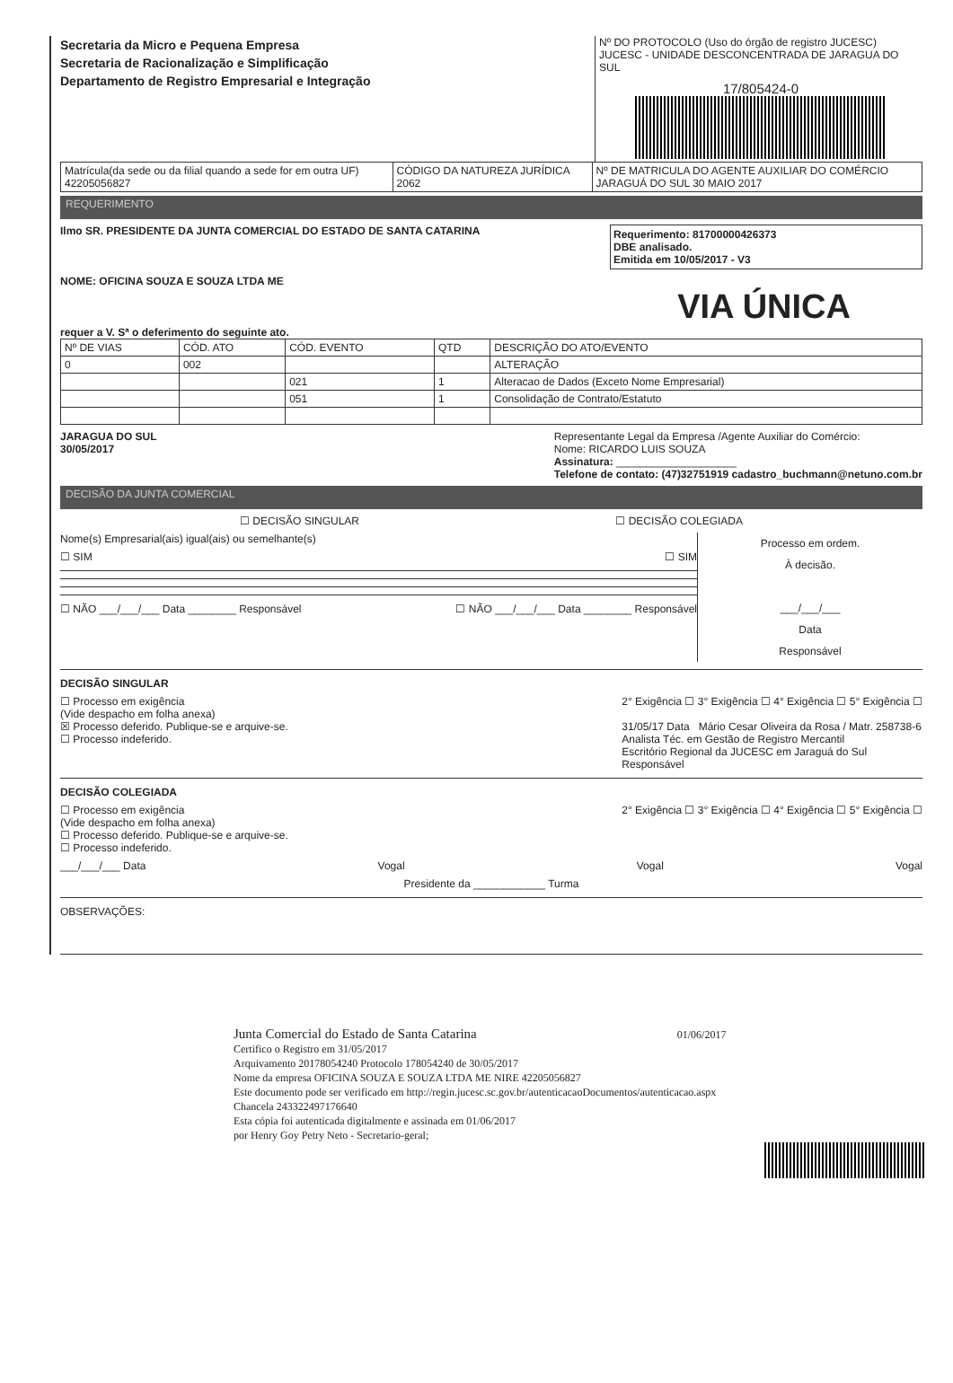Secretaria da Micro e Pequena Empresa
Secretaria de Racionalização e Simplificação
Departamento de Registro Empresarial e Integração
Nº DO PROTOCOLO (Uso do órgão de registro JUCESC)
JUCESC - UNIDADE DESCONCENTRADA DE JARAGUA DO SUL
17/805424-0
| Matrícula(da sede ou da filial quando a sede for em outra UF) 42205056827 | CÓDIGO DA NATUREZA JURÍDICA 2062 | Nº DE MATRICULA DO AGENTE AUXILIAR DO COMÉRCIO JARAGUÁ DO SUL 30 MAIO 2017 |
REQUERIMENTO
Ilmo SR. PRESIDENTE DA JUNTA COMERCIAL DO ESTADO DE SANTA CATARINA
Requerimento: 81700000426373
DBE analisado.
Emitida em 10/05/2017 - V3
NOME: OFICINA SOUZA E SOUZA LTDA ME
VIA ÚNICA
requer a V. Sª o deferimento do seguinte ato.
| Nº DE VIAS | CÓD. ATO | CÓD. EVENTO | QTD | DESCRIÇÃO DO ATO/EVENTO |
| --- | --- | --- | --- | --- |
| 0 | 002 | | | ALTERAÇÃO |
| | | 021 | 1 | Alteracao de Dados (Exceto Nome Empresarial) |
| | | 051 | 1 | Consolidação de Contrato/Estatuto |
JARAGUA DO SUL
30/05/2017
Representante Legal da Empresa /Agente Auxiliar do Comércio:
Nome: RICARDO LUIS SOUZA
Assinatura: ____________________
Telefone de contato: (47)32751919 cadastro_buchmann@netuno.com.br
DECISÃO DA JUNTA COMERCIAL
☐ DECISÃO SINGULAR ☐ DECISÃO COLEGIADA
Nome(s) Empresarial(ais) igual(ais) ou semelhante(s)
☐ SIM ☐ SIM
☐ NÃO ___/___/___ Data ________ Responsável ☐ NÃO ___/___/___ Data ________ Responsável
Processo em ordem.
À decisão.
___/___/___
Data
Responsável
DECISÃO SINGULAR
☐ Processo em exigência
(Vide despacho em folha anexa)
☒ Processo deferido. Publique-se e arquive-se.
☐ Processo indeferido.
2° Exigência ☐ 3° Exigência ☐ 4° Exigência ☐ 5° Exigência ☐
31/05/17 Data Mário Cesar Oliveira da Rosa / Matr. 258738-6
Analista Téc. em Gestão de Registro Mercantil
Escritório Regional da JUCESC em Jaraguá do Sul
Responsável
DECISÃO COLEGIADA
☐ Processo em exigência
(Vide despacho em folha anexa)
☐ Processo deferido. Publique-se e arquive-se.
☐ Processo indeferido.
2° Exigência ☐ 3° Exigência ☐ 4° Exigência ☐ 5° Exigência ☐
___/___/___ Data Vogal Vogal Vogal
Presidente da ____________ Turma
OBSERVAÇÕES:
Junta Comercial do Estado de Santa Catarina 01/06/2017
Certifico o Registro em 31/05/2017
Arquivamento 20178054240 Protocolo 178054240 de 30/05/2017
Nome da empresa OFICINA SOUZA E SOUZA LTDA ME NIRE 42205056827
Este documento pode ser verificado em http://regin.jucesc.sc.gov.br/autenticacaoDocumentos/autenticacao.aspx
Chancela 243322497176640
Esta cópia foi autenticada digitalmente e assinada em 01/06/2017
por Henry Goy Petry Neto - Secretario-geral;